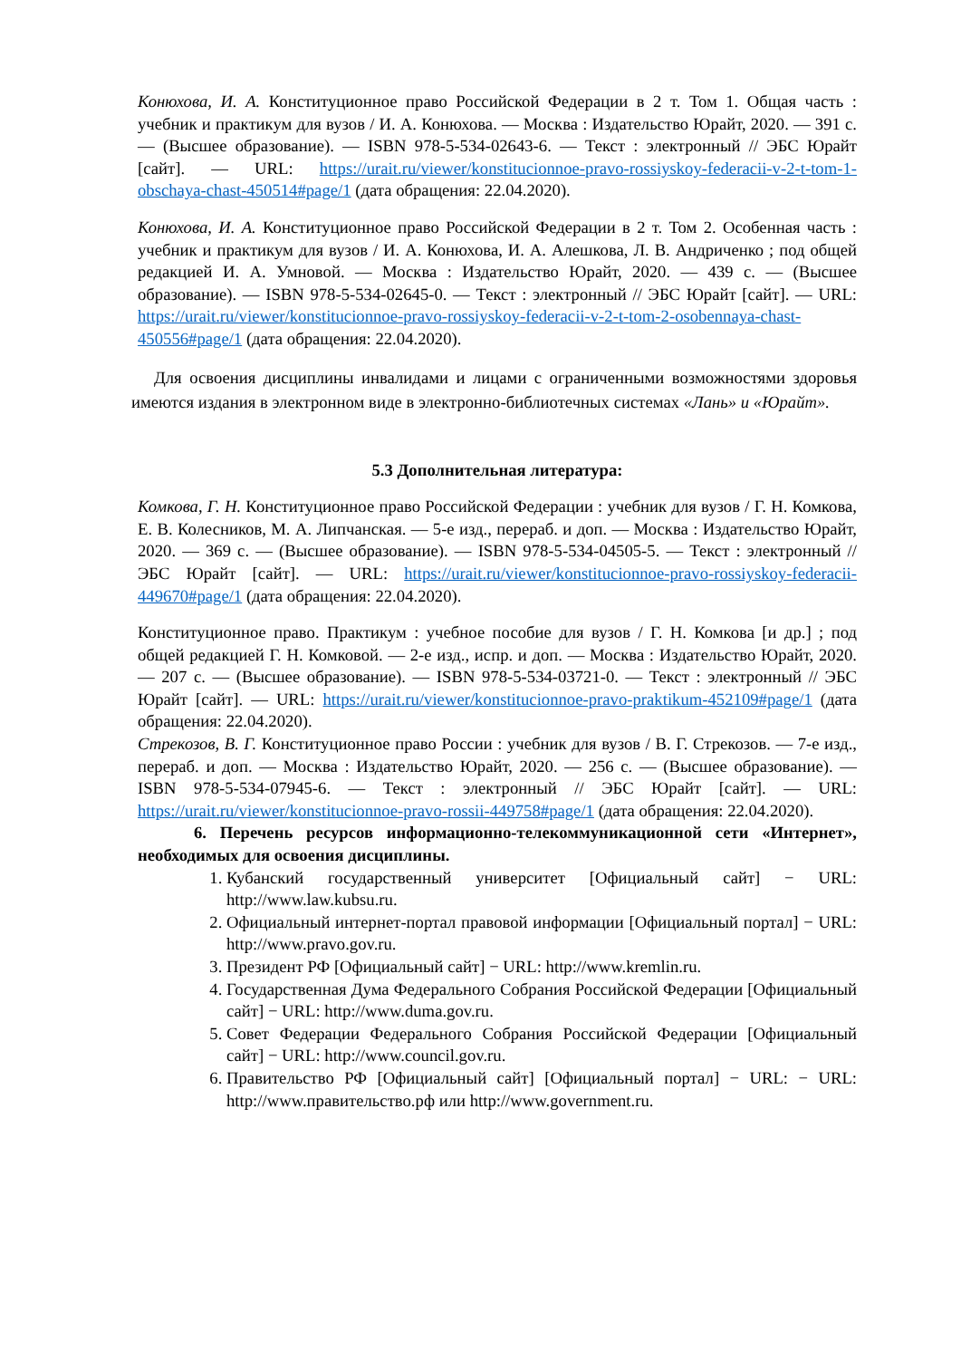Конюхова, И. А. Конституционное право Российской Федерации в 2 т. Том 1. Общая часть : учебник и практикум для вузов / И. А. Конюхова. — Москва : Издательство Юрайт, 2020. — 391 с. — (Высшее образование). — ISBN 978-5-534-02643-6. — Текст : электронный // ЭБС Юрайт [сайт]. — URL: https://urait.ru/viewer/konstitucionnoe-pravo-rossiyskoy-federacii-v-2-t-tom-1-obschaya-chast-450514#page/1 (дата обращения: 22.04.2020).
Конюхова, И. А. Конституционное право Российской Федерации в 2 т. Том 2. Особенная часть : учебник и практикум для вузов / И. А. Конюхова, И. А. Алешкова, Л. В. Андриченко ; под общей редакцией И. А. Умновой. — Москва : Издательство Юрайт, 2020. — 439 с. — (Высшее образование). — ISBN 978-5-534-02645-0. — Текст : электронный // ЭБС Юрайт [сайт]. — URL: https://urait.ru/viewer/konstitucionnoe-pravo-rossiyskoy-federacii-v-2-t-tom-2-osobennaya-chast-450556#page/1 (дата обращения: 22.04.2020).
Для освоения дисциплины инвалидами и лицами с ограниченными возможностями здоровья имеются издания в электронном виде в электронно-библиотечных системах «Лань» и «Юрайт».
5.3 Дополнительная литература:
Комкова, Г. Н. Конституционное право Российской Федерации : учебник для вузов / Г. Н. Комкова, Е. В. Колесников, М. А. Липчанская. — 5-е изд., перераб. и доп. — Москва : Издательство Юрайт, 2020. — 369 с. — (Высшее образование). — ISBN 978-5-534-04505-5. — Текст : электронный // ЭБС Юрайт [сайт]. — URL: https://urait.ru/viewer/konstitucionnoe-pravo-rossiyskoy-federacii-449670#page/1 (дата обращения: 22.04.2020).
Конституционное право. Практикум : учебное пособие для вузов / Г. Н. Комкова [и др.] ; под общей редакцией Г. Н. Комковой. — 2-е изд., испр. и доп. — Москва : Издательство Юрайт, 2020. — 207 с. — (Высшее образование). — ISBN 978-5-534-03721-0. — Текст : электронный // ЭБС Юрайт [сайт]. — URL: https://urait.ru/viewer/konstitucionnoe-pravo-praktikum-452109#page/1 (дата обращения: 22.04.2020).
Стрекозов, В. Г. Конституционное право России : учебник для вузов / В. Г. Стрекозов. — 7-е изд., перераб. и доп. — Москва : Издательство Юрайт, 2020. — 256 с. — (Высшее образование). — ISBN 978-5-534-07945-6. — Текст : электронный // ЭБС Юрайт [сайт]. — URL: https://urait.ru/viewer/konstitucionnoe-pravo-rossii-449758#page/1 (дата обращения: 22.04.2020).
6. Перечень ресурсов информационно-телекоммуникационной сети «Интернет», необходимых для освоения дисциплины.
1. Кубанский государственный университет [Официальный сайт] − URL: http://www.law.kubsu.ru.
2. Официальный интернет-портал правовой информации [Официальный портал] − URL: http://www.pravo.gov.ru.
3. Президент РФ [Официальный сайт] − URL: http://www.kremlin.ru.
4. Государственная Дума Федерального Собрания Российской Федерации [Официальный сайт] − URL: http://www.duma.gov.ru.
5. Совет Федерации Федерального Собрания Российской Федерации [Официальный сайт] − URL: http://www.council.gov.ru.
6. Правительство РФ [Официальный сайт] [Официальный портал] − URL: − URL: http://www.правительство.рф или http://www.government.ru.